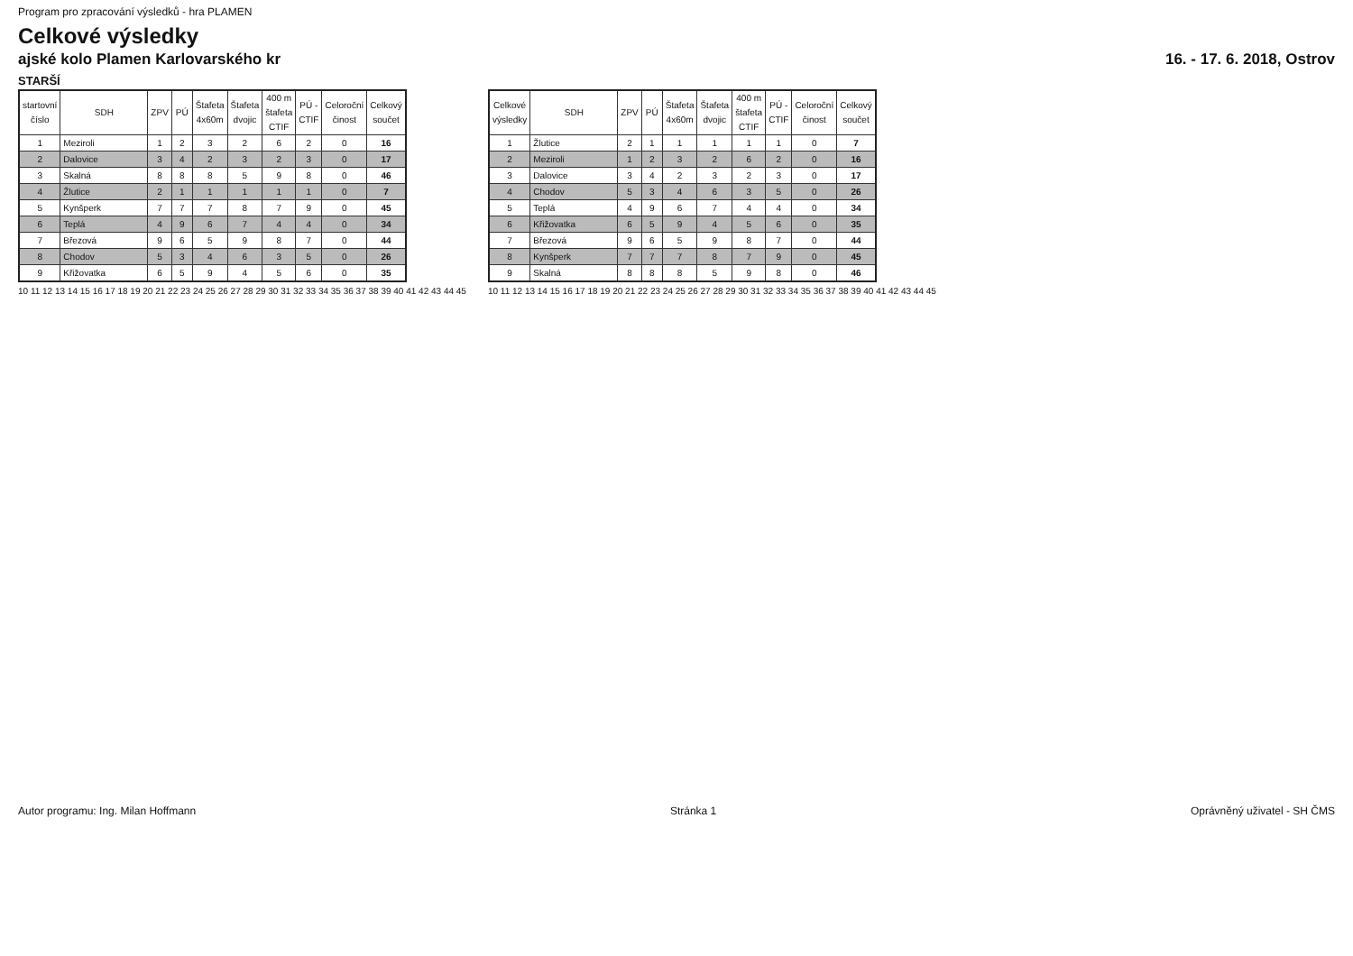Program pro zpracování výsledků - hra PLAMEN
Celkové výsledky
ajské kolo Plamen Karlovarského kr 16. - 17. 6. 2018, Ostrov
STARŠÍ
| startovní číslo | SDH | ZPV | PÚ | Štafeta 4x60m | Štafeta dvojic | 400 m štafeta CTIF | PÚ - CTIF | Celoroční činost | Celkový součet |
| --- | --- | --- | --- | --- | --- | --- | --- | --- | --- |
| 1 | Meziroli | 1 | 2 | 3 | 2 | 6 | 2 | 0 | 16 |
| 2 | Dalovice | 3 | 4 | 2 | 3 | 2 | 3 | 0 | 17 |
| 3 | Skalná | 8 | 8 | 8 | 5 | 9 | 8 | 0 | 46 |
| 4 | Žlutice | 2 | 1 | 1 | 1 | 1 | 1 | 0 | 7 |
| 5 | Kynšperk | 7 | 7 | 7 | 8 | 7 | 9 | 0 | 45 |
| 6 | Teplá | 4 | 9 | 6 | 7 | 4 | 4 | 0 | 34 |
| 7 | Březová | 9 | 6 | 5 | 9 | 8 | 7 | 0 | 44 |
| 8 | Chodov | 5 | 3 | 4 | 6 | 3 | 5 | 0 | 26 |
| 9 | Křižovatka | 6 | 5 | 9 | 4 | 5 | 6 | 0 | 35 |
10 11 12 13 14 15 16 17 18 19 20 21 22 23 24 25 26 27 28 29 30 31 32 33 34 35 36 37 38 39 40 41 42 43 44 45
| Celkové výsledky | SDH | ZPV | PÚ | Štafeta 4x60m | Štafeta dvojic | 400 m štafeta CTIF | PÚ - CTIF | Celoroční činost | Celkový součet |
| --- | --- | --- | --- | --- | --- | --- | --- | --- | --- |
| 1 | Žlutice | 2 | 1 | 1 | 1 | 1 | 1 | 0 | 7 |
| 2 | Meziroli | 1 | 2 | 3 | 2 | 6 | 2 | 0 | 16 |
| 3 | Dalovice | 3 | 4 | 2 | 3 | 2 | 3 | 0 | 17 |
| 4 | Chodov | 5 | 3 | 4 | 6 | 3 | 5 | 0 | 26 |
| 5 | Teplá | 4 | 9 | 6 | 7 | 4 | 4 | 0 | 34 |
| 6 | Křižovatka | 6 | 5 | 9 | 4 | 5 | 6 | 0 | 35 |
| 7 | Březová | 9 | 6 | 5 | 9 | 8 | 7 | 0 | 44 |
| 8 | Kynšperk | 7 | 7 | 7 | 8 | 7 | 9 | 0 | 45 |
| 9 | Skalná | 8 | 8 | 8 | 5 | 9 | 8 | 0 | 46 |
10 11 12 13 14 15 16 17 18 19 20 21 22 23 24 25 26 27 28 29 30 31 32 33 34 35 36 37 38 39 40 41 42 43 44 45
Autor programu: Ing. Milan Hoffmann Stránka 1 Oprávněný uživatel - SH ČMS